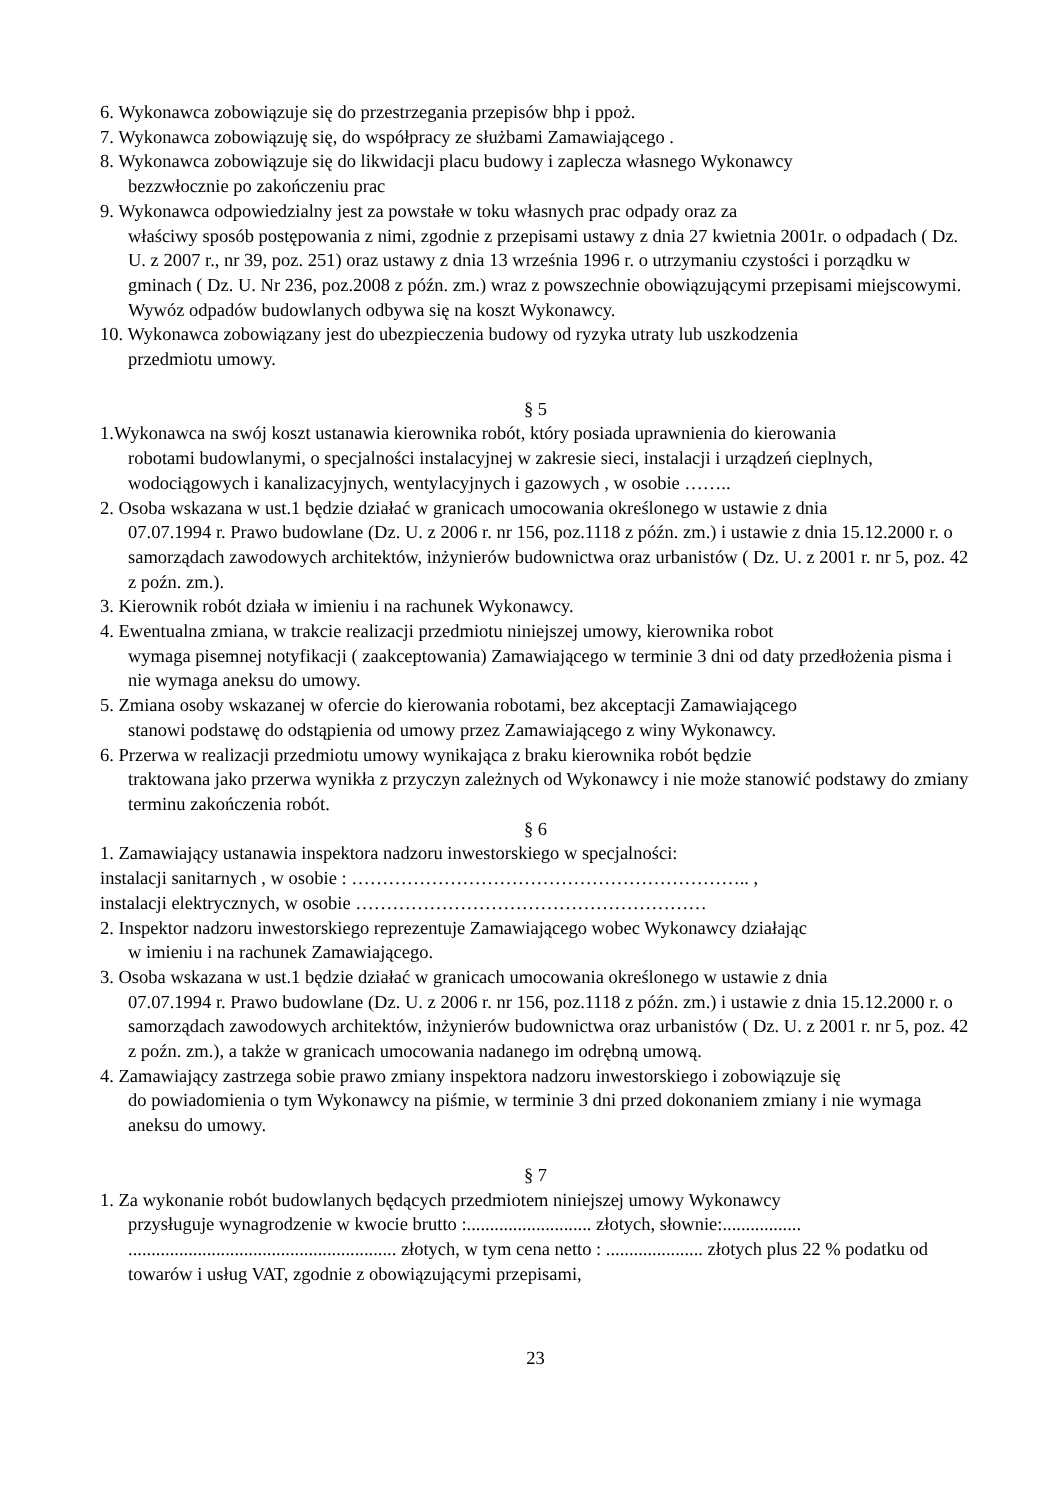6. Wykonawca zobowiązuje się do przestrzegania przepisów bhp i ppoż.
7. Wykonawca zobowiązuję się, do współpracy ze służbami Zamawiającego .
8. Wykonawca zobowiązuje się do likwidacji placu budowy i zaplecza własnego Wykonawcy
bezzwłocznie po zakończeniu prac
9. Wykonawca odpowiedzialny jest za powstałe w toku własnych prac odpady oraz za
właściwy sposób postępowania z nimi, zgodnie z przepisami ustawy z dnia 27 kwietnia 2001r. o odpadach ( Dz. U. z 2007 r., nr 39, poz. 251) oraz ustawy z dnia 13 września 1996 r. o utrzymaniu czystości i porządku w gminach ( Dz. U. Nr 236, poz.2008 z późn. zm.) wraz z powszechnie obowiązującymi przepisami miejscowymi. Wywóz odpadów budowlanych odbywa się na koszt Wykonawcy.
10. Wykonawca zobowiązany jest do ubezpieczenia budowy od ryzyka utraty lub uszkodzenia
przedmiotu umowy.
§ 5
1.Wykonawca na swój koszt ustanawia kierownika robót, który posiada uprawnienia do kierowania
robotami budowlanymi, o specjalności instalacyjnej w zakresie sieci, instalacji i urządzeń cieplnych, wodociągowych i kanalizacyjnych, wentylacyjnych i gazowych , w osobie ……..
2. Osoba wskazana w ust.1 będzie działać w granicach umocowania określonego w ustawie z dnia
07.07.1994 r. Prawo budowlane (Dz. U. z 2006 r. nr 156, poz.1118 z późn. zm.) i ustawie z dnia 15.12.2000 r. o samorządach zawodowych architektów, inżynierów budownictwa oraz urbanistów ( Dz. U. z 2001 r. nr 5, poz. 42 z poźn. zm.).
3. Kierownik robót działa w imieniu i na rachunek Wykonawcy.
4. Ewentualna zmiana, w trakcie realizacji przedmiotu niniejszej umowy, kierownika robot
wymaga pisemnej notyfikacji ( zaakceptowania) Zamawiającego w terminie 3 dni od daty przedłożenia pisma i nie wymaga aneksu do umowy.
5. Zmiana osoby wskazanej w ofercie do kierowania robotami, bez akceptacji Zamawiającego
stanowi podstawę do odstąpienia od umowy przez Zamawiającego z winy Wykonawcy.
6. Przerwa w realizacji przedmiotu umowy wynikająca z braku kierownika robót będzie
traktowana jako przerwa wynikła z przyczyn zależnych od Wykonawcy i nie może stanowić podstawy do zmiany terminu zakończenia robót.
§ 6
1. Zamawiający ustanawia inspektora nadzoru inwestorskiego w specjalności:
instalacji sanitarnych , w osobie : ……………………………………………………….. ,
instalacji elektrycznych, w osobie …………………………………………………
2. Inspektor nadzoru inwestorskiego reprezentuje Zamawiającego wobec Wykonawcy działając
w imieniu i na rachunek Zamawiającego.
3. Osoba wskazana w ust.1 będzie działać w granicach umocowania określonego w ustawie z dnia
07.07.1994 r. Prawo budowlane (Dz. U. z 2006 r. nr 156, poz.1118 z późn. zm.) i ustawie z dnia 15.12.2000 r. o samorządach zawodowych architektów, inżynierów budownictwa oraz urbanistów ( Dz. U. z 2001 r. nr 5, poz. 42 z poźn. zm.), a także w granicach umocowania nadanego im odrębną umową.
4. Zamawiający zastrzega sobie prawo zmiany inspektora nadzoru inwestorskiego i zobowiązuje się
do powiadomienia o tym Wykonawcy na piśmie, w terminie 3 dni przed dokonaniem zmiany i nie wymaga aneksu do umowy.
§ 7
1. Za wykonanie robót budowlanych będących przedmiotem niniejszej umowy Wykonawcy
przysługuje wynagrodzenie w kwocie brutto :........................... złotych, słownie:................. .......................................................... złotych, w tym cena netto : ..................... złotych plus 22 % podatku od towarów i usług VAT, zgodnie z obowiązującymi przepisami,
23